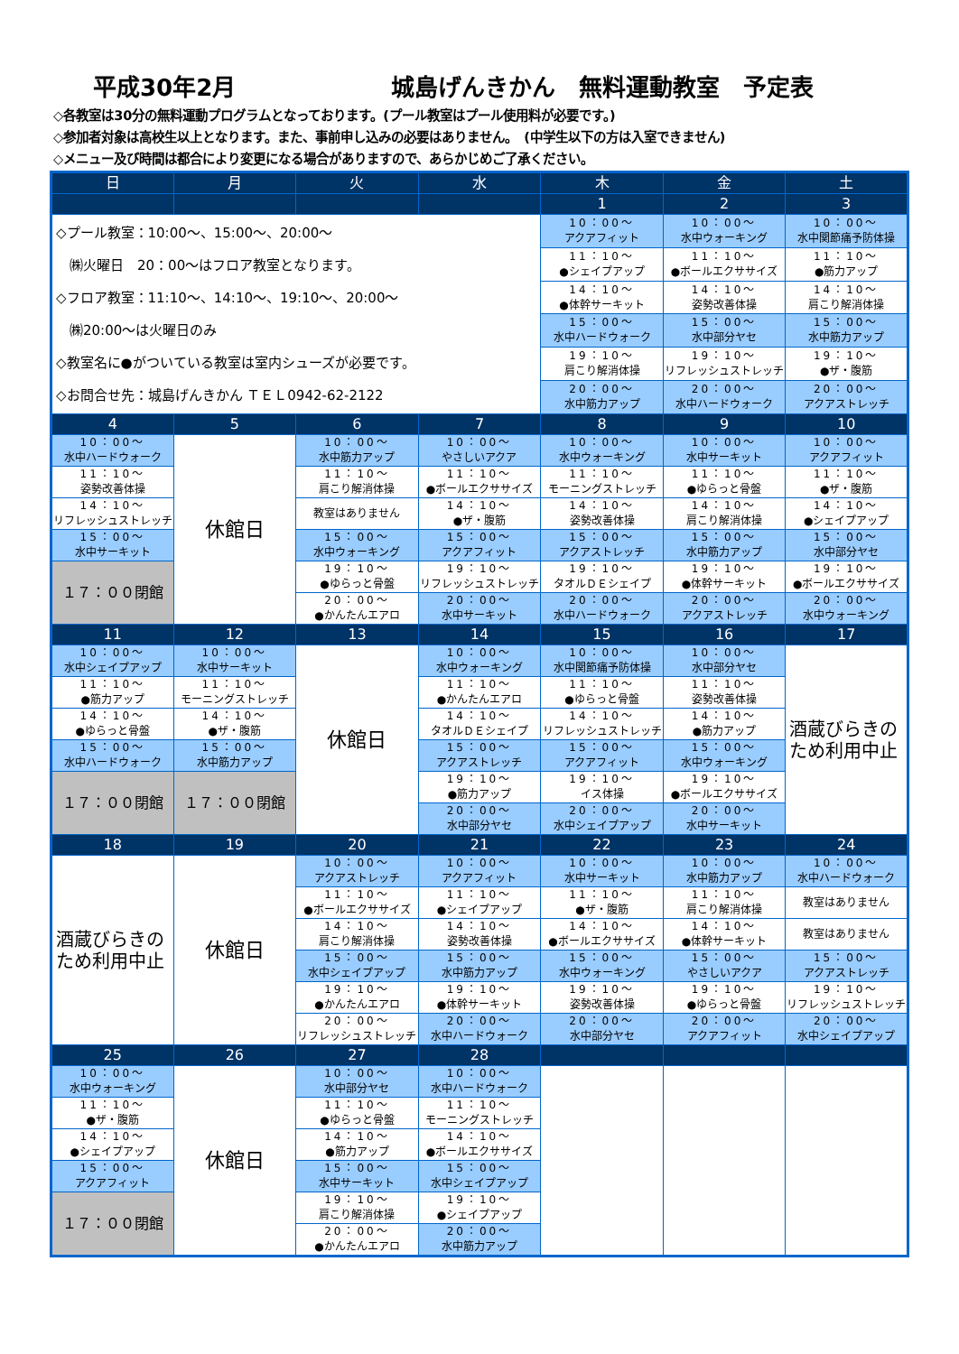平成30年2月 城島げんきかん　無料運動教室　予定表
◇各教室は30分の無料運動プログラムとなっております。(プール教室はプール使用料が必要です。)
◇参加者対象は高校生以上となります。また、事前申し込みの必要はありません。　(中学生以下の方は入室できません)
◇メニュー及び時間は都合により変更になる場合がありますので、あらかじめご了承ください。
| 日 | 月 | 火 | 水 | 木 | 金 | 土 |
| --- | --- | --- | --- | --- | --- | --- |
| | | | | 1 | 2 | 3 |
| ◇プール教室：10:00～、15:00～、20:00～ ㈱火曜日 20：00～はフロア教室となります。 ◇フロア教室：11:10～、14:10～、19:10～、20:00～ ㈱20:00～は火曜日のみ ◇教室名に●がついている教室は室内シューズが必要です。 ◇お問合せ先：城島げんきかん ＴＥＬ0942-62-2122 | | | | 10：00～ アクアフィット | 10：00～ 水中ウォーキング | 10：00～ 水中関節痛予防体操 |
| | | | | 11：10～ ●シェイプアップ | 11：10～ ●ボールエクササイズ | 11：10～ ●筋力アップ |
| | | | | 14：10～ ●体幹サーキット | 14：10～ 姿勢改善体操 | 14：10～ 肩こり解消体操 |
| | | | | 15：00～ 水中ハードウォーク | 15：00～ 水中部分ヤセ | 15：00～ 水中筋力アップ |
| | | | | 19：10～ 肩こり解消体操 | 19：10～ リフレッシュストレッチ | 19：10～ ●ザ・腹筋 |
| | | | | 20：00～ 水中筋力アップ | 20：00～ 水中ハードウォーク | 20：00～ アクアストレッチ |
| 4 | 5 | 6 | 7 | 8 | 9 | 10 |
| 10：00～ 水中ハードウォーク | 休館日 | 10：00～ 水中筋力アップ | 10：00～ やさしいアクア | 10：00～ 水中ウォーキング | 10：00～ 水中サーキット | 10：00～ アクアフィット |
| 11：10～ 姿勢改善体操 | | 11：10～ 肩こり解消体操 | 11：10～ ●ボールエクササイズ | 11：10～ モーニングストレッチ | 11：10～ ●ゆらっと骨盤 | 11：10～ ●ザ・腹筋 |
| 14：10～ リフレッシュストレッチ | | 教室はありません | 14：10～ ●ザ・腹筋 | 14：10～ 姿勢改善体操 | 14：10～ 肩こり解消体操 | 14：10～ ●シェイプアップ |
| 15：00～ 水中サーキット | | 15：00～ 水中ウォーキング | 15：00～ アクアフィット | 15：00～ アクアストレッチ | 15：00～ 水中筋力アップ | 15：00～ 水中部分ヤセ |
| １７：００閉館 | | 19：10～ ●ゆらっと骨盤 | 19：10～ リフレッシュストレッチ | 19：10～ タオルＤＥシェイプ | 19：10～ ●体幹サーキット | 19：10～ ●ボールエクササイズ |
| | | 20：00～ ●かんたんエアロ | 20：00～ 水中サーキット | 20：00～ 水中ハードウォーク | 20：00～ アクアストレッチ | 20：00～ 水中ウォーキング |
| 11 | 12 | 13 | 14 | 15 | 16 | 17 |
| 10：00～ 水中シェイプアップ | 10：00～ 水中サーキット | 休館日 | 10：00～ 水中ウォーキング | 10：00～ 水中関節痛予防体操 | 10：00～ 水中部分ヤセ | 酒蔵びらきの ため利用中止 |
| 11：10～ ●筋力アップ | 11：10～ モーニングストレッチ | | 11：10～ ●かんたんエアロ | 11：10～ ●ゆらっと骨盤 | 11：10～ 姿勢改善体操 | |
| 14：10～ ●ゆらっと骨盤 | 14：10～ ●ザ・腹筋 | | 14：10～ タオルＤＥシェイプ | 14：10～ リフレッシュストレッチ | 14：10～ ●筋力アップ | |
| 15：00～ 水中ハードウォーク | 15：00～ 水中筋力アップ | | 15：00～ アクアストレッチ | 15：00～ アクアフィット | 15：00～ 水中ウォーキング | |
| １７：００閉館 | １７：００閉館 | | 19：10～ ●筋力アップ | 19：10～ イス体操 | 19：10～ ●ボールエクササイズ | |
| | | | 20：00～ 水中部分ヤセ | 20：00～ 水中シェイプアップ | 20：00～ 水中サーキット | |
| 18 | 19 | 20 | 21 | 22 | 23 | 24 |
| 酒蔵びらきの ため利用中止 | 休館日 | 10：00～ アクアストレッチ | 10：00～ アクアフィット | 10：00～ 水中サーキット | 10：00～ 水中筋力アップ | 10：00～ 水中ハードウォーク |
| | | 11：10～ ●ボールエクササイズ | 11：10～ ●シェイプアップ | 11：10～ ●ザ・腹筋 | 11：10～ 肩こり解消体操 | 教室はありません |
| | | 14：10～ 肩こり解消体操 | 14：10～ 姿勢改善体操 | 14：10～ ●ボールエクササイズ | 14：10～ ●体幹サーキット | 教室はありません |
| | | 15：00～ 水中シェイプアップ | 15：00～ 水中筋力アップ | 15：00～ 水中ウォーキング | 15：00～ やさしいアクア | 15：00～ アクアストレッチ |
| | | 19：10～ ●かんたんエアロ | 19：10～ ●体幹サーキット | 19：10～ 姿勢改善体操 | 19：10～ ●ゆらっと骨盤 | 19：10～ リフレッシュストレッチ |
| | | 20：00～ リフレッシュストレッチ | 20：00～ 水中ハードウォーク | 20：00～ 水中部分ヤセ | 20：00～ アクアフィット | 20：00～ 水中シェイプアップ |
| 25 | 26 | 27 | 28 | | | |
| 10：00～ 水中ウォーキング | 休館日 | 10：00～ 水中部分ヤセ | 10：00～ 水中ハードウォーク | | | |
| 11：10～ ●ザ・腹筋 | | 11：10～ ●ゆらっと骨盤 | 11：10～ モーニングストレッチ | | | |
| 14：10～ ●シェイプアップ | | 14：10～ ●筋力アップ | 14：10～ ●ボールエクササイズ | | | |
| 15：00～ アクアフィット | | 15：00～ 水中サーキット | 15：00～ 水中シェイプアップ | | | |
| １７：００閉館 | | 19：10～ 肩こり解消体操 | 19：10～ ●シェイプアップ | | | |
| | | 20：00～ ●かんたんエアロ | 20：00～ 水中筋力アップ | | | |